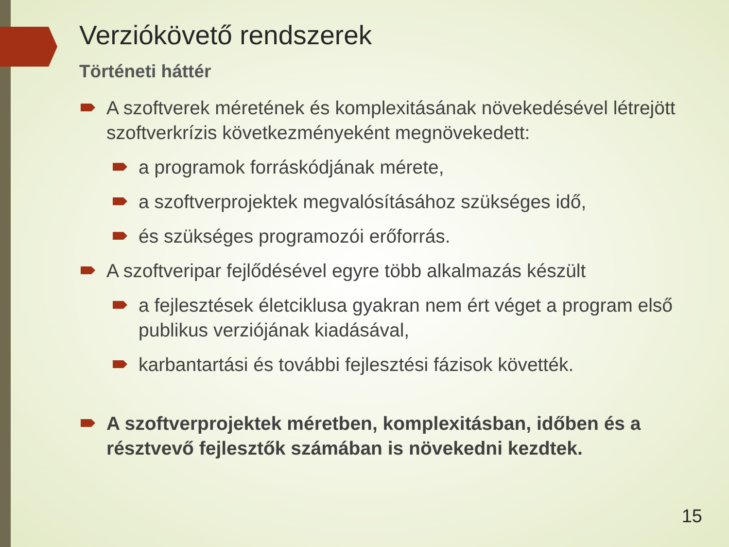Verziókövető rendszerek
Történeti háttér
A szoftverek méretének és komplexitásának növekedésével létrejött szoftverkrízis következményeként megnövekedett:
a programok forráskódjának mérete,
a szoftverprojektek megvalósításához szükséges idő,
és szükséges programozói erőforrás.
A szoftveripar fejlődésével egyre több alkalmazás készült
a fejlesztések életciklusa gyakran nem ért véget a program első publikus verziójának kiadásával,
karbantartási és további fejlesztési fázisok követték.
A szoftverprojektek méretben, komplexitásban, időben és a résztvevő fejlesztők számában is növekedni kezdtek.
15